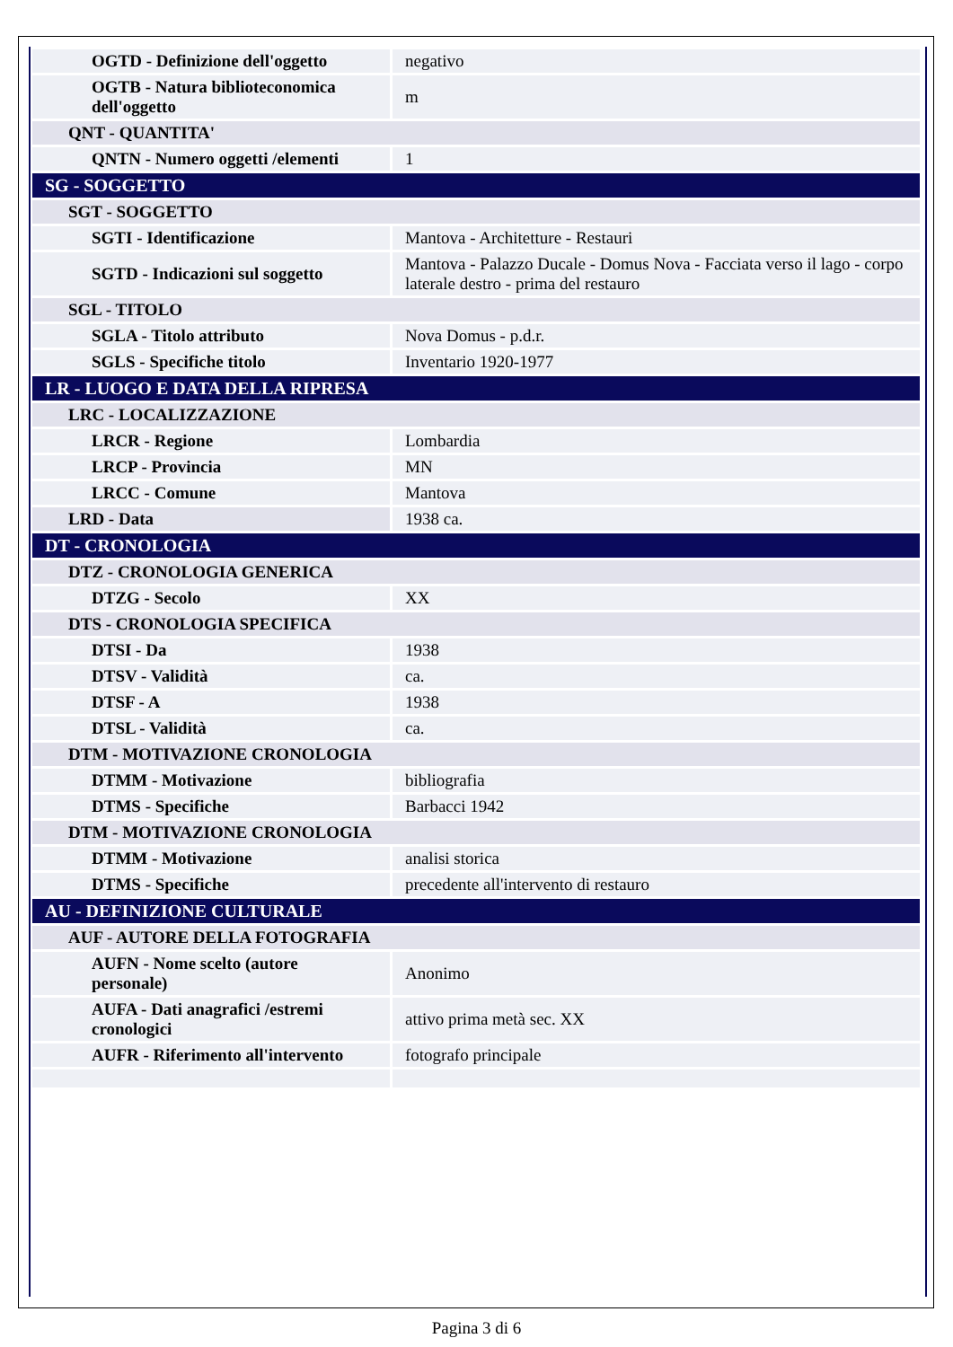| OGTD - Definizione dell'oggetto | negativo |
| OGTB - Natura biblioteconomica dell'oggetto | m |
| QNT - QUANTITA' | |
| QNTN - Numero oggetti /elementi | 1 |
| SG - SOGGETTO | |
| SGT - SOGGETTO | |
| SGTI - Identificazione | Mantova - Architetture - Restauri |
| SGTD - Indicazioni sul soggetto | Mantova - Palazzo Ducale - Domus Nova - Facciata verso il lago - corpo laterale destro - prima del restauro |
| SGL - TITOLO | |
| SGLA - Titolo attributo | Nova Domus - p.d.r. |
| SGLS - Specifiche titolo | Inventario 1920-1977 |
| LR - LUOGO E DATA DELLA RIPRESA | |
| LRC - LOCALIZZAZIONE | |
| LRCR - Regione | Lombardia |
| LRCP - Provincia | MN |
| LRCC - Comune | Mantova |
| LRD - Data | 1938 ca. |
| DT - CRONOLOGIA | |
| DTZ - CRONOLOGIA GENERICA | |
| DTZG - Secolo | XX |
| DTS - CRONOLOGIA SPECIFICA | |
| DTSI - Da | 1938 |
| DTSV - Validità | ca. |
| DTSF - A | 1938 |
| DTSL - Validità | ca. |
| DTM - MOTIVAZIONE CRONOLOGIA | |
| DTMM - Motivazione | bibliografia |
| DTMS - Specifiche | Barbacci 1942 |
| DTM - MOTIVAZIONE CRONOLOGIA | |
| DTMM - Motivazione | analisi storica |
| DTMS - Specifiche | precedente all'intervento di restauro |
| AU - DEFINIZIONE CULTURALE | |
| AUF - AUTORE DELLA FOTOGRAFIA | |
| AUFN - Nome scelto (autore personale) | Anonimo |
| AUFA - Dati anagrafici /estremi cronologici | attivo prima metà sec. XX |
| AUFR - Riferimento all'intervento | fotografo principale |
Pagina 3 di 6